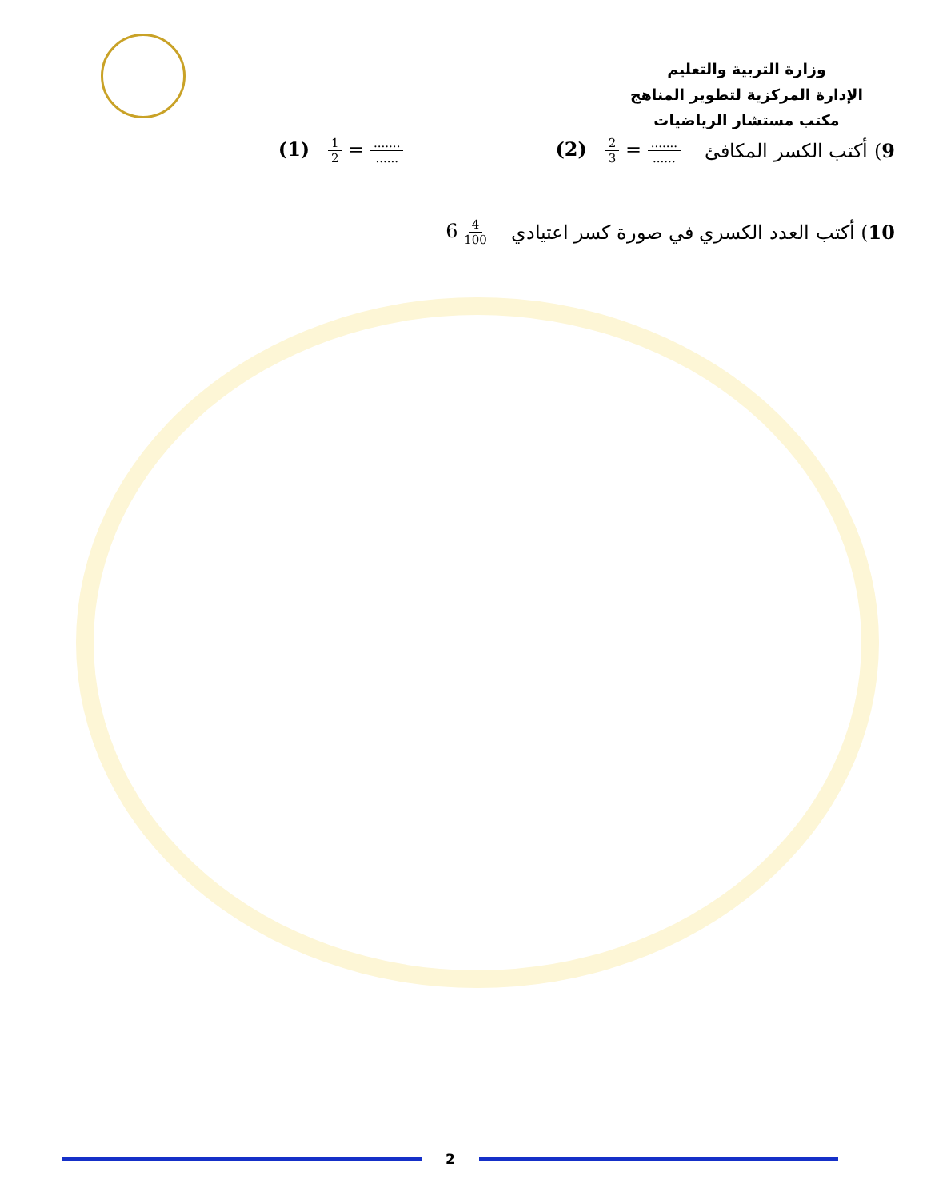وزارة التربية والتعليم
الإدارة المركزية لتطوير المناهج
مكتب مستشار الرياضيات
9) أكتب الكسر المكافئ (2) 2 3 = ............. (1) 1 2 = .............
10) أكتب العدد الكسري في صورة كسر اعتيادي 6 4 100
2